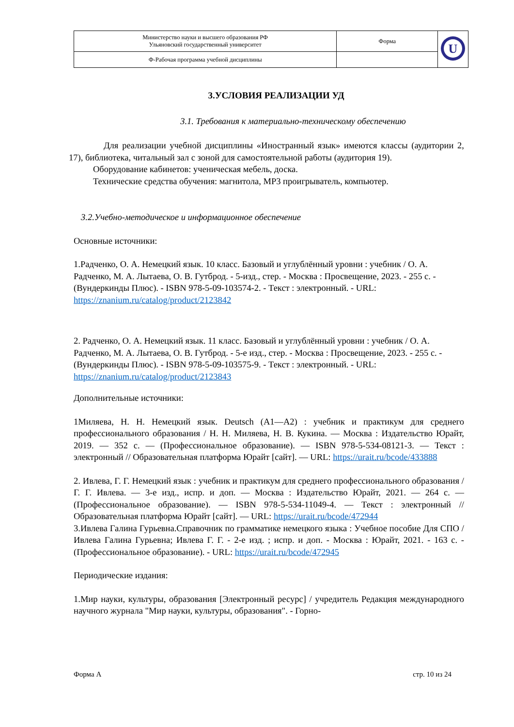| Министерство науки и высшего образования РФ Ульяновский государственный университет | Форма | U |
| Ф-Рабочая программа учебной дисциплины | | |
3.УСЛОВИЯ РЕАЛИЗАЦИИ УД
3.1. Требования к материально-техническому обеспечению
Для реализации учебной дисциплины «Иностранный язык» имеются классы (аудитории 2, 17), библиотека, читальный зал с зоной для самостоятельной работы (аудитория 19).
Оборудование кабинетов: ученическая мебель, доска.
Технические средства обучения: магнитола, МР3 проигрыватель, компьютер.
3.2.Учебно-методическое и информационное обеспечение
Основные источники:
1.Радченко, О. А. Немецкий язык. 10 класс. Базовый и углублённый уровни : учебник / О. А. Радченко, М. А. Лытаева, О. В. Гутброд. - 5-изд., стер. - Москва : Просвещение, 2023. - 255 с. - (Вундеркинды Плюс). - ISBN 978-5-09-103574-2. - Текст : электронный. - URL: https://znanium.ru/catalog/product/2123842
2. Радченко, О. А. Немецкий язык. 11 класс. Базовый и углублённый уровни : учебник / О. А. Радченко, М. А. Лытаева, О. В. Гутброд. - 5-е изд., стер. - Москва : Просвещение, 2023. - 255 с. - (Вундеркинды Плюс). - ISBN 978-5-09-103575-9. - Текст : электронный. - URL: https://znanium.ru/catalog/product/2123843
Дополнительные источники:
1Миляева, Н. Н. Немецкий язык. Deutsch (A1—A2) : учебник и практикум для среднего профессионального образования / Н. Н. Миляева, Н. В. Кукина. — Москва : Издательство Юрайт, 2019. — 352 с. — (Профессиональное образование). — ISBN 978-5-534-08121-3. — Текст : электронный // Образовательная платформа Юрайт [сайт]. — URL: https://urait.ru/bcode/433888
2. Ивлева, Г. Г. Немецкий язык : учебник и практикум для среднего профессионального образования / Г. Г. Ивлева. — 3-е изд., испр. и доп. — Москва : Издательство Юрайт, 2021. — 264 с. — (Профессиональное образование). — ISBN 978-5-534-11049-4. — Текст : электронный // Образовательная платформа Юрайт [сайт]. — URL: https://urait.ru/bcode/472944
3.Ивлева Галина Гурьевна.Справочник по грамматике немецкого языка : Учебное пособие Для СПО / Ивлева Галина Гурьевна; Ивлева Г. Г. - 2-е изд. ; испр. и доп. - Москва : Юрайт, 2021. - 163 с. - (Профессиональное образование). - URL: https://urait.ru/bcode/472945
Периодические издания:
1.Мир науки, культуры, образования [Электронный ресурс] / учредитель Редакция международного научного журнала "Мир науки, культуры, образования". - Горно-
Форма А стр. 10 из 24